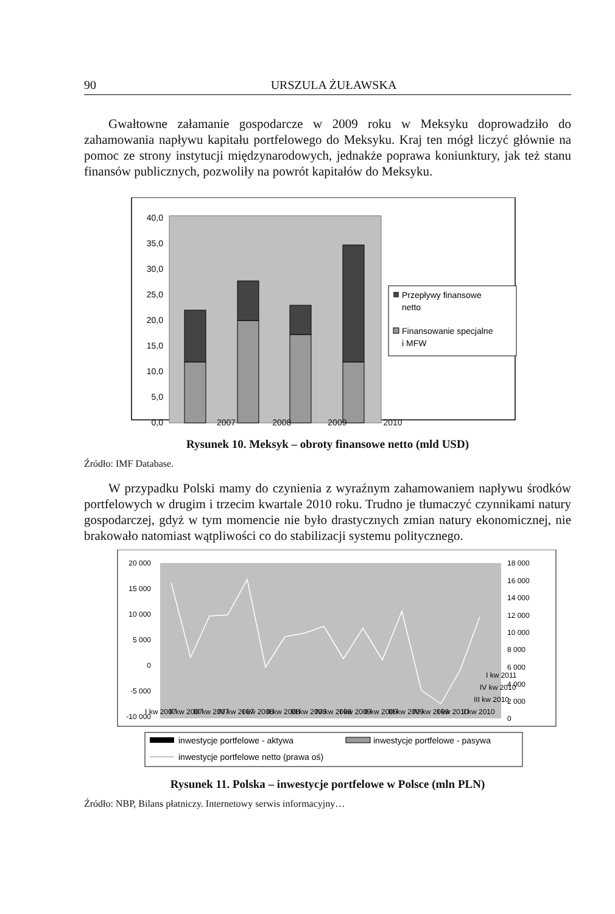90 URSZULA ŻUŁAWSKA
Gwałtowne załamanie gospodarcze w 2009 roku w Meksyku doprowadziło do zahamowania napływu kapitału portfelowego do Meksyku. Kraj ten mógł liczyć głównie na pomoc ze strony instytucji międzynarodowych, jednakże poprawa koniunktury, jak też stanu finansów publicznych, pozwoliły na powrót kapitałów do Meksyku.
40,0
35,0
30,0
25,0
20,0
15,0
10,0
5,0
0,0
Przepływy finansowe
netto
Finansowanie specjalne
i MFW
2007 2008 2009 2010
Rysunek 10. Meksyk – obroty finansowe netto (mld USD)
Źródło: IMF Database.
W przypadku Polski mamy do czynienia z wyraźnym zahamowaniem napływu środków portfelowych w drugim i trzecim kwartale 2010 roku. Trudno je tłumaczyć czynnikami natury gospodarczej, gdyż w tym momencie nie było drastycznych zmian natury ekonomicznej, nie brakowało natomiast wątpliwości co do stabilizacji systemu politycznego.
20 000
15 000
10 000
5 000
0
-5 000
-10 000
18 000
16 000
14 000
12 000
10 000
8 000
6 000
4 000
2 000
0
I kw 2007
II kw 2007
III kw 2007
IV kw 2007
I kw 2008
II kw 2008
III kw 2008
IV kw 2008
I kw 2009
II kw 2009
III kw 2009
IV kw 2009
I kw 2010
II kw 2010
III kw 2010
IV kw 2010
I kw 2011
inwestycje portfelowe - aktywa
inwestycje portfelowe - pasywa
inwestycje portfelowe netto (prawa oś)
Rysunek 11. Polska – inwestycje portfelowe w Polsce (mln PLN)
Źródło: NBP, Bilans płatniczy. Internetowy serwis informacyjny…